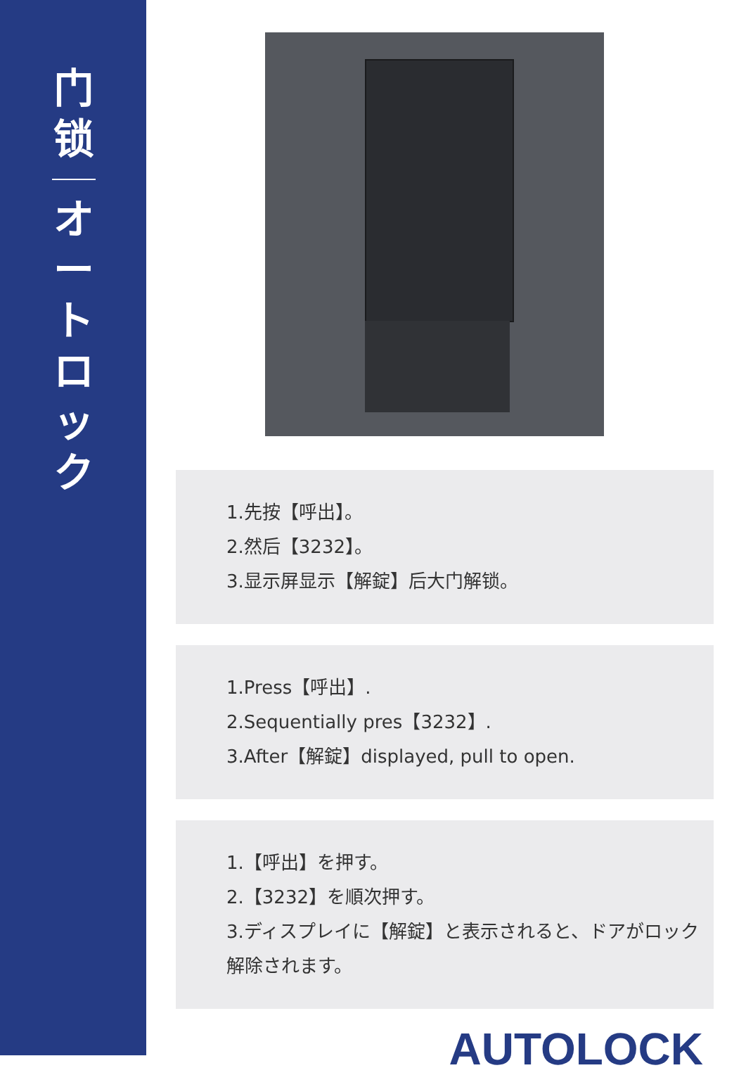门
锁
オ
ー
ト
ロ
ッ
ク
1.先按【呼出】。
2.然后【3232】。
3.显示屏显示【解錠】后大门解锁。
1.Press【呼出】.
2.Sequentially pres【3232】.
3.After【解錠】displayed, pull to open.
1.【呼出】を押す。
2.【3232】を順次押す。
3.ディスプレイに【解錠】と表示されると、ドアがロック
解除されます。
AUTOLOCK